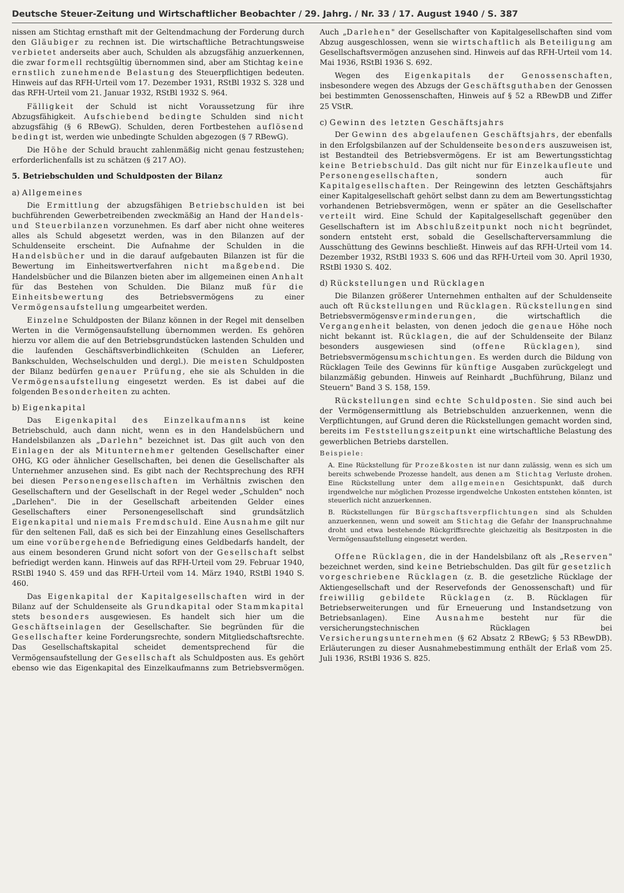Deutsche Steuer-Zeitung und Wirtschaftlicher Beobachter / 29. Jahrg. / Nr. 33 / 17. August 1940 / S. 387
nissen am Stichtag ernsthaft mit der Geltendmachung der Forderung durch den Gläubiger zu rechnen ist. Die wirtschaftliche Betrachtungsweise verbietet anderseits aber auch, Schulden als abzugsfähig anzuerkennen, die zwar formell rechtsgültig übernommen sind, aber am Stichtag keine ernstlich zunehmende Belastung des Steuerpflichtigen bedeuten. Hinweis auf das RFH-Urteil vom 17. Dezember 1931, RStBl 1932 S. 328 und das RFH-Urteil vom 21. Januar 1932, RStBl 1932 S. 964.
Fälligkeit der Schuld ist nicht Voraussetzung für ihre Abzugsfähigkeit. Aufschiebend bedingte Schulden sind nicht abzugsfähig (§ 6 RBewG). Schulden, deren Fortbestehen auflösend bedingt ist, werden wie unbedingte Schulden abgezogen (§ 7 RBewG).
Die Höhe der Schuld braucht zahlenmäßig nicht genau festzustehen; erforderlichenfalls ist zu schätzen (§ 217 AO).
5. Betriebschulden und Schuldposten der Bilanz
a) Allgemeines
Die Ermittlung der abzugsfähigen Betriebschulden ist bei buchführenden Gewerbetreibenden zweckmäßig an Hand der Handels- und Steuerbilanzen vorzunehmen. Es darf aber nicht ohne weiteres alles als Schuld abgesetzt werden, was in den Bilanzen auf der Schuldenseite erscheint. Die Aufnahme der Schulden in die Handelsbücher und in die darauf aufgebauten Bilanzen ist für die Bewertung im Einheitswertverfahren nicht maßgebend. Die Handelsbücher und die Bilanzen bieten aber im allgemeinen einen Anhalt für das Bestehen von Schulden. Die Bilanz muß für die Einheitsbewertung des Betriebsvermögens zu einer Vermögensaufstellung umgearbeitet werden.
Einzelne Schuldposten der Bilanz können in der Regel mit denselben Werten in die Vermögensaufstellung übernommen werden. Es gehören hierzu vor allem die auf den Betriebsgrundstücken lastenden Schulden und die laufenden Geschäftsverbindlichkeiten (Schulden an Lieferer, Bankschulden, Wechselschulden und dergl.). Die meisten Schuldposten der Bilanz bedürfen genauer Prüfung, ehe sie als Schulden in die Vermögensaufstellung eingesetzt werden. Es ist dabei auf die folgenden Besonderheiten zu achten.
b) Eigenkapital
Das Eigenkapital des Einzelkaufmanns ist keine Betriebschuld, auch dann nicht, wenn es in den Handelsbüchern und Handelsbilanzen als „Darlehn" bezeichnet ist. Das gilt auch von den Einlagen der als Mitunternehmer geltenden Gesellschafter einer OHG, KG oder ähnlicher Gesellschaften, bei denen die Gesellschafter als Unternehmer anzusehen sind. Es gibt nach der Rechtsprechung des RFH bei diesen Personengesellschaften im Verhältnis zwischen den Gesellschaftern und der Gesellschaft in der Regel weder „Schulden" noch „Darlehen". Die in der Gesellschaft arbeitenden Gelder eines Gesellschafters einer Personengesellschaft sind grundsätzlich Eigenkapital und niemals Fremdschuld. Eine Ausnahme gilt nur für den seltenen Fall, daß es sich bei der Einzahlung eines Gesellschafters um eine vorübergehende Befriedigung eines Geldbedarfs handelt, der aus einem besonderen Grund nicht sofort von der Gesellschaft selbst befriedigt werden kann. Hinweis auf das RFH-Urteil vom 29. Februar 1940, RStBl 1940 S. 459 und das RFH-Urteil vom 14. März 1940, RStBl 1940 S. 460.
Das Eigenkapital der Kapitalgesellschaften wird in der Bilanz auf der Schuldenseite als Grundkapital oder Stammkapital stets besonders ausgewiesen. Es handelt sich hier um die Geschäftseinlagen der Gesellschafter. Sie begründen für die Gesellschafter keine Forderungsrechte, sondern Mitgliedschaftsrechte. Das Gesellschaftskapital scheidet dementsprechend für die Vermögensaufstellung der Gesellschaft als Schuldposten aus. Es gehört ebenso wie das Eigenkapital des Einzelkaufmanns zum Betriebsvermögen. Auch „Darlehen" der Gesellschafter von Kapitalgesellschaften sind vom Abzug ausgeschlossen, wenn sie wirtschaftlich als Beteiligung am Gesellschaftsvermögen anzusehen sind. Hinweis auf das RFH-Urteil vom 14. Mai 1936, RStBl 1936 S. 692.
Wegen des Eigenkapitals der Genossenschaften, insbesondere wegen des Abzugs der Geschäftsguthaben der Genossen bei bestimmten Genossenschaften, Hinweis auf § 52 a RBewDB und Ziffer 25 VStR.
c) Gewinn des letzten Geschäftsjahrs
Der Gewinn des abgelaufenen Geschäftsjahrs, der ebenfalls in den Erfolgsbilanzen auf der Schuldenseite besonders auszuweisen ist, ist Bestandteil des Betriebsvermögens. Er ist am Bewertungsstichtag keine Betriebschuld. Das gilt nicht nur für Einzelkaufleute und Personengesellschaften, sondern auch für Kapitalgesellschaften. Der Reingewinn des letzten Geschäftsjahrs einer Kapitalgesellschaft gehört selbst dann zu dem am Bewertungsstichtag vorhandenen Betriebsvermögen, wenn er später an die Gesellschafter verteilt wird. Eine Schuld der Kapitalgesellschaft gegenüber den Gesellschaftern ist im Abschlußzeitpunkt noch nicht begründet, sondern entsteht erst, sobald die Gesellschafterversammlung die Ausschüttung des Gewinns beschließt. Hinweis auf das RFH-Urteil vom 14. Dezember 1932, RStBl 1933 S. 606 und das RFH-Urteil vom 30. April 1930, RStBl 1930 S. 402.
d) Rückstellungen und Rücklagen
Die Bilanzen größerer Unternehmen enthalten auf der Schuldenseite auch oft Rückstellungen und Rücklagen. Rückstellungen sind Betriebsvermögensverminderungen, die wirtschaftlich die Vergangenheit belasten, von denen jedoch die genaue Höhe noch nicht bekannt ist. Rücklagen, die auf der Schuldenseite der Bilanz besonders ausgewiesen sind (offene Rücklagen), sind Betriebsvermögensumschichtungen. Es werden durch die Bildung von Rücklagen Teile des Gewinns für künftige Ausgaben zurückgelegt und bilanzmäßig gebunden. Hinweis auf Reinhardt „Buchführung, Bilanz und Steuern" Band 3 S. 158, 159.
Rückstellungen sind echte Schuldposten. Sie sind auch bei der Vermögensermittlung als Betriebschulden anzuerkennen, wenn die Verpflichtungen, auf Grund deren die Rückstellungen gemacht worden sind, bereits im Feststellungszeitpunkt eine wirtschaftliche Belastung des gewerblichen Betriebs darstellen.
Beispiele:
A. Eine Rückstellung für Prozeßkosten ist nur dann zulässig, wenn es sich um bereits schwebende Prozesse handelt, aus denen am Stichtag Verluste drohen. Eine Rückstellung unter dem allgemeinen Gesichtspunkt, daß durch irgendwelche nur möglichen Prozesse irgendwelche Unkosten entstehen könnten, ist steuerlich nicht anzuerkennen.
B. Rückstellungen für Bürgschaftsverpflichtungen sind als Schulden anzuerkennen, wenn und soweit am Stichtag die Gefahr der Inanspruchnahme droht und etwa bestehende Rückgriffsrechte gleichzeitig als Besitzposten in die Vermögensaufstellung eingesetzt werden.
Offene Rücklagen, die in der Handelsbilanz oft als „Reserven" bezeichnet werden, sind keine Betriebschulden. Das gilt für gesetzlich vorgeschriebene Rücklagen (z. B. die gesetzliche Rücklage der Aktiengesellschaft und der Reservefonds der Genossenschaft) und für freiwillig gebildete Rücklagen (z. B. Rücklagen für Betriebserweiterungen und für Erneuerung und Instandsetzung von Betriebsanlagen). Eine Ausnahme besteht nur für die versicherungstechnischen Rücklagen bei Versicherungsunternehmen (§ 62 Absatz 2 RBewG; § 53 RBewDB). Erläuterungen zu dieser Ausnahmebestimmung enthält der Erlaß vom 25. Juli 1936, RStBl 1936 S. 825.